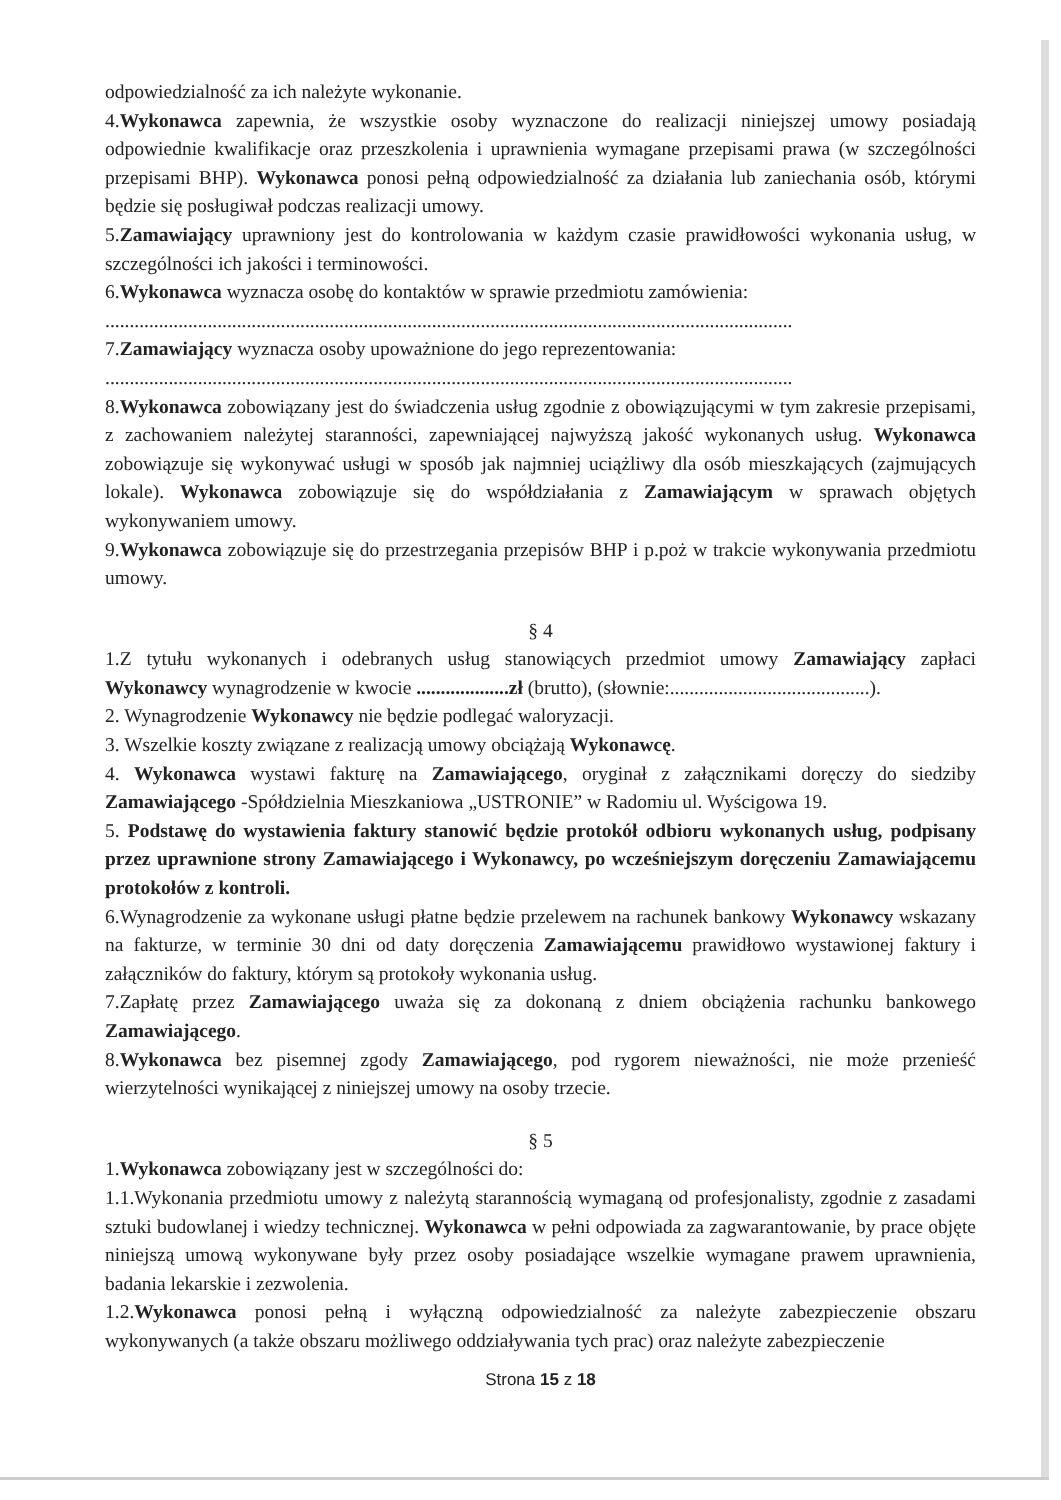odpowiedzialność za ich należyte wykonanie.
4.Wykonawca zapewnia, że wszystkie osoby wyznaczone do realizacji niniejszej umowy posiadają odpowiednie kwalifikacje oraz przeszkolenia i uprawnienia wymagane przepisami prawa (w szczególności przepisami BHP). Wykonawca ponosi pełną odpowiedzialność za działania lub zaniechania osób, którymi będzie się posługiwał podczas realizacji umowy.
5.Zamawiający uprawniony jest do kontrolowania w każdym czasie prawidłowości wykonania usług, w szczególności ich jakości i terminowości.
6.Wykonawca wyznacza osobę do kontaktów w sprawie przedmiotu zamówienia:
.............................................................................................................................................
7.Zamawiający wyznacza osoby upoważnione do jego reprezentowania:
.............................................................................................................................................
8.Wykonawca zobowiązany jest do świadczenia usług zgodnie z obowiązującymi w tym zakresie przepisami, z zachowaniem należytej staranności, zapewniającej najwyższą jakość wykonanych usług. Wykonawca zobowiązuje się wykonywać usługi w sposób jak najmniej uciążliwy dla osób mieszkających (zajmujących lokale). Wykonawca zobowiązuje się do współdziałania z Zamawiającym w sprawach objętych wykonywaniem umowy.
9.Wykonawca zobowiązuje się do przestrzegania przepisów BHP i p.poż w trakcie wykonywania przedmiotu umowy.
§ 4
1.Z tytułu wykonanych i odebranych usług stanowiących przedmiot umowy Zamawiający zapłaci Wykonawcy wynagrodzenie w kwocie ...................zł (brutto), (słownie:.........................................).
2. Wynagrodzenie Wykonawcy nie będzie podlegać waloryzacji.
3. Wszelkie koszty związane z realizacją umowy obciążają Wykonawcę.
4. Wykonawca wystawi fakturę na Zamawiającego, oryginał z załącznikami doręczy do siedziby Zamawiającego -Spółdzielnia Mieszkaniowa „USTRONIE” w Radomiu ul. Wyścigowa 19.
5. Podstawę do wystawienia faktury stanowić będzie protokół odbioru wykonanych usług, podpisany przez uprawnione strony Zamawiającego i Wykonawcy, po wcześniejszym doręczeniu Zamawiającemu protokołów z kontroli.
6.Wynagrodzenie za wykonane usługi płatne będzie przelewem na rachunek bankowy Wykonawcy wskazany na fakturze, w terminie 30 dni od daty doręczenia Zamawiającemu prawidłowo wystawionej faktury i załączników do faktury, którym są protokoły wykonania usług.
7.Zapłatę przez Zamawiającego uważa się za dokonaną z dniem obciążenia rachunku bankowego Zamawiającego.
8.Wykonawca bez pisemnej zgody Zamawiającego, pod rygorem nieważności, nie może przenieść wierzytelności wynikającej z niniejszej umowy na osoby trzecie.
§ 5
1.Wykonawca zobowiązany jest w szczególności do:
1.1.Wykonania przedmiotu umowy z należytą starannością wymaganą od profesjonalisty, zgodnie z zasadami sztuki budowlanej i wiedzy technicznej. Wykonawca w pełni odpowiada za zagwarantowanie, by prace objęte niniejszą umową wykonywane były przez osoby posiadające wszelkie wymagane prawem uprawnienia, badania lekarskie i zezwolenia.
1.2.Wykonawca ponosi pełną i wyłączną odpowiedzialność za należyte zabezpieczenie obszaru wykonywanych (a także obszaru możliwego oddziaływania tych prac) oraz należyte zabezpieczenie
Strona 15 z 18